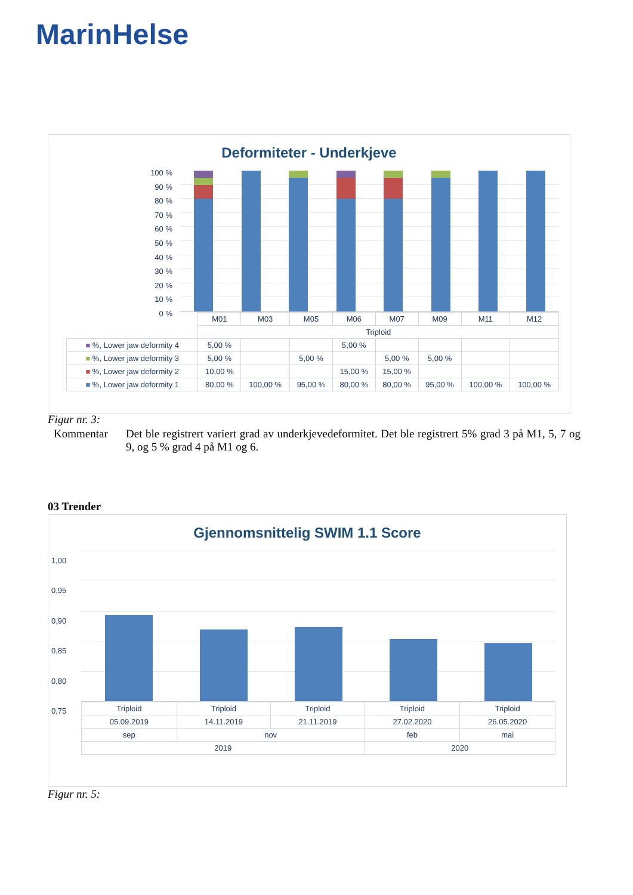MarinHelse
Deformiteter - Underkjeve
100 %
90 %
80 %
70 %
60 %
50 %
40 %
30 %
20 %
10 %
0 %
| | M01 | M03 | M05 | M06 | M07 | M09 | M11 | M12 |
| | Triploid | | | | | | | |
| ■ %, Lower jaw deformity 4 | 5,00 % | | | 5,00 % | | | | |
| ■ %, Lower jaw deformity 3 | 5,00 % | | 5,00 % | | 5,00 % | 5,00 % | | |
| ■ %, Lower jaw deformity 2 | 10,00 % | | | 15,00 % | 15,00 % | | | |
| ■ %, Lower jaw deformity 1 | 80,00 % | 100,00 % | 95,00 % | 80,00 % | 80,00 % | 95,00 % | 100,00 % | 100,00 % |
Figur nr. 3:
Kommentar
Det ble registrert variert grad av underkjevedeformitet. Det ble registrert 5% grad 3 på M1, 5, 7 og 9, og 5 % grad 4 på M1 og 6.
03 Trender
Gjennomsnittelig SWIM 1.1 Score
1,00
0,95
0,90
0,85
0,80
0,75
| Triploid | Triploid | Triploid | Triploid | Triploid |
| 05.09.2019 | 14.11.2019 | 21.11.2019 | 27.02.2020 | 26.05.2020 |
| sep | nov | | feb | mai |
| 2019 | | | 2020 | |
Figur nr. 5: